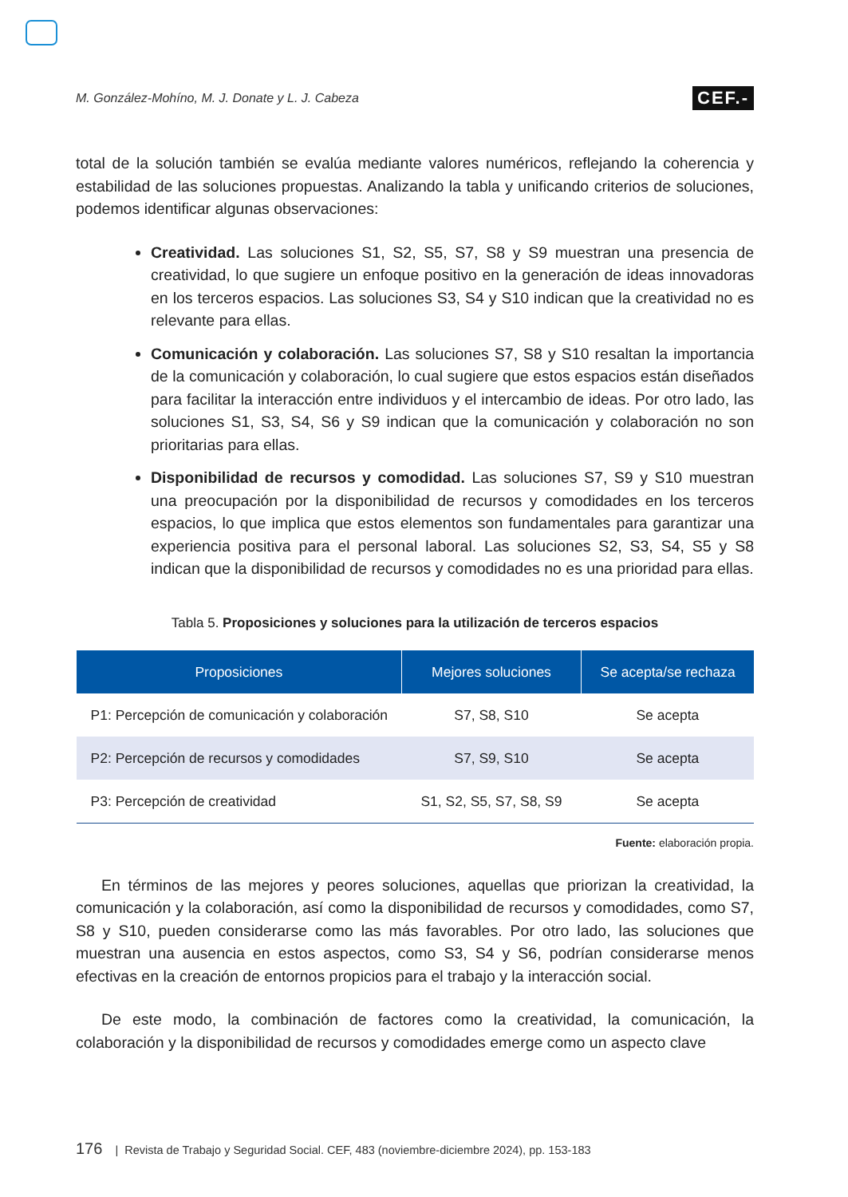M. González-Mohíno, M. J. Donate y L. J. Cabeza CEF.-
total de la solución también se evalúa mediante valores numéricos, reflejando la coherencia y estabilidad de las soluciones propuestas. Analizando la tabla y unificando criterios de soluciones, podemos identificar algunas observaciones:
Creatividad. Las soluciones S1, S2, S5, S7, S8 y S9 muestran una presencia de creatividad, lo que sugiere un enfoque positivo en la generación de ideas innovadoras en los terceros espacios. Las soluciones S3, S4 y S10 indican que la creatividad no es relevante para ellas.
Comunicación y colaboración. Las soluciones S7, S8 y S10 resaltan la importancia de la comunicación y colaboración, lo cual sugiere que estos espacios están diseñados para facilitar la interacción entre individuos y el intercambio de ideas. Por otro lado, las soluciones S1, S3, S4, S6 y S9 indican que la comunicación y colaboración no son prioritarias para ellas.
Disponibilidad de recursos y comodidad. Las soluciones S7, S9 y S10 muestran una preocupación por la disponibilidad de recursos y comodidades en los terceros espacios, lo que implica que estos elementos son fundamentales para garantizar una experiencia positiva para el personal laboral. Las soluciones S2, S3, S4, S5 y S8 indican que la disponibilidad de recursos y comodidades no es una prioridad para ellas.
Tabla 5. Proposiciones y soluciones para la utilización de terceros espacios
| Proposiciones | Mejores soluciones | Se acepta/se rechaza |
| --- | --- | --- |
| P1: Percepción de comunicación y colaboración | S7, S8, S10 | Se acepta |
| P2: Percepción de recursos y comodidades | S7, S9, S10 | Se acepta |
| P3: Percepción de creatividad | S1, S2, S5, S7, S8, S9 | Se acepta |
Fuente: elaboración propia.
En términos de las mejores y peores soluciones, aquellas que priorizan la creatividad, la comunicación y la colaboración, así como la disponibilidad de recursos y comodidades, como S7, S8 y S10, pueden considerarse como las más favorables. Por otro lado, las soluciones que muestran una ausencia en estos aspectos, como S3, S4 y S6, podrían considerarse menos efectivas en la creación de entornos propicios para el trabajo y la interacción social.
De este modo, la combinación de factores como la creatividad, la comunicación, la colaboración y la disponibilidad de recursos y comodidades emerge como un aspecto clave
176 | Revista de Trabajo y Seguridad Social. CEF, 483 (noviembre-diciembre 2024), pp. 153-183